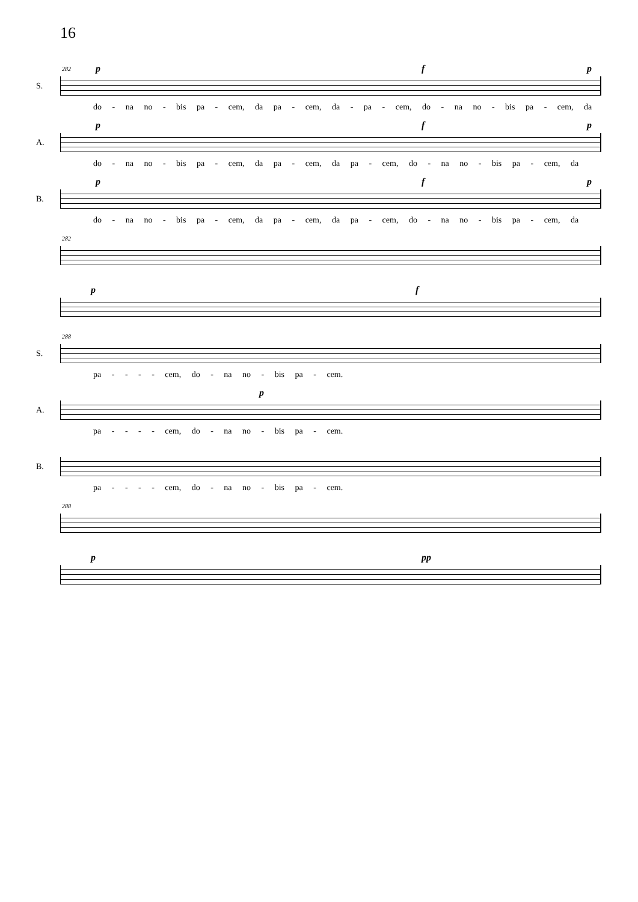16
S.
282 p f p
do - na no - bis pa - cem, da pa - cem, da - pa - cem, do - na no - bis pa - cem, da
A.
p f p
do - na no - bis pa - cem, da pa - cem, da pa - cem, do - na no - bis pa - cem, da
B.
p f p
do - na no - bis pa - cem, da pa - cem, da pa - cem, do - na no - bis pa - cem, da
282
p f
S.
288
pa - - - - cem, do - na no - bis pa - cem.
A.
p
pa - - - - cem, do - na no - bis pa - cem.
B.
pa - - - - cem, do - na no - bis pa - cem.
288
p pp